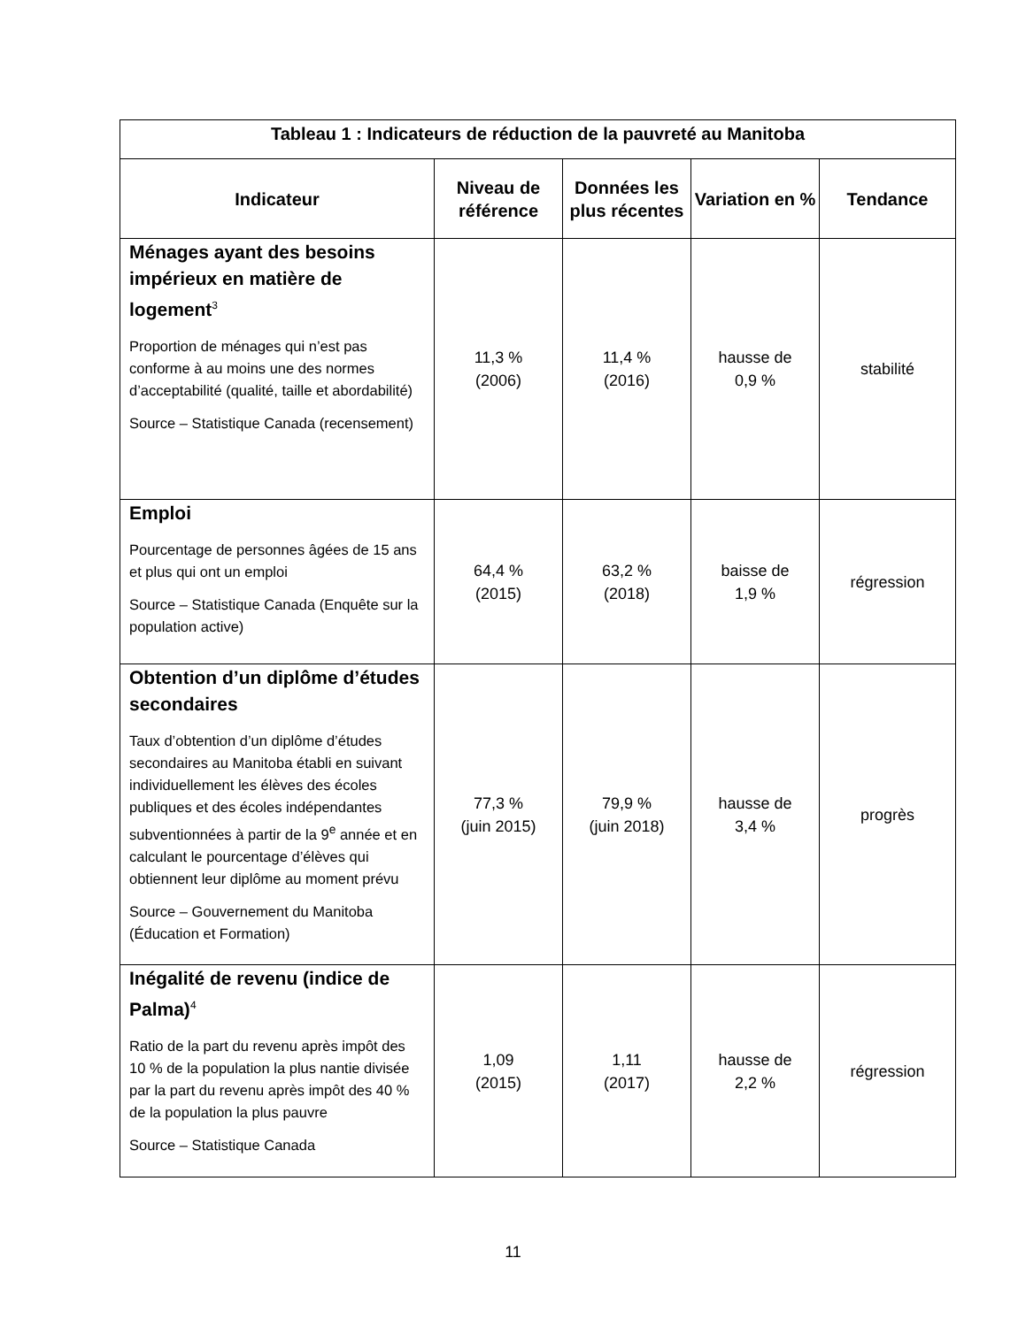| Tableau 1 : Indicateurs de réduction de la pauvreté au Manitoba | | | | |
| --- | --- | --- | --- | --- |
| Indicateur | Niveau de référence | Données les plus récentes | Variation en % | Tendance |
| Ménages ayant des besoins impérieux en matière de logement<sup>3</sup> Proportion de ménages qui n’est pas conforme à au moins une des normes d’acceptabilité (qualité, taille et abordabilité) Source – Statistique Canada (recensement) | 11,3 % (2006) | 11,4 % (2016) | hausse de 0,9 % | stabilité |
| Emploi Pourcentage de personnes âgées de 15 ans et plus qui ont un emploi Source – Statistique Canada (Enquête sur la population active) | 64,4 % (2015) | 63,2 % (2018) | baisse de 1,9 % | régression |
| Obtention d’un diplôme d’études secondaires Taux d’obtention d’un diplôme d’études secondaires au Manitoba établi en suivant individuellement les élèves des écoles publiques et des écoles indépendantes subventionnées à partir de la 9<sup>e</sup> année et en calculant le pourcentage d’élèves qui obtiennent leur diplôme au moment prévu Source – Gouvernement du Manitoba (Éducation et Formation) | 77,3 % (juin 2015) | 79,9 % (juin 2018) | hausse de 3,4 % | progrès |
| Inégalité de revenu (indice de Palma)<sup>4</sup> Ratio de la part du revenu après impôt des 10 % de la population la plus nantie divisée par la part du revenu après impôt des 40 % de la population la plus pauvre Source – Statistique Canada | 1,09 (2015) | 1,11 (2017) | hausse de 2,2 % | régression |
11